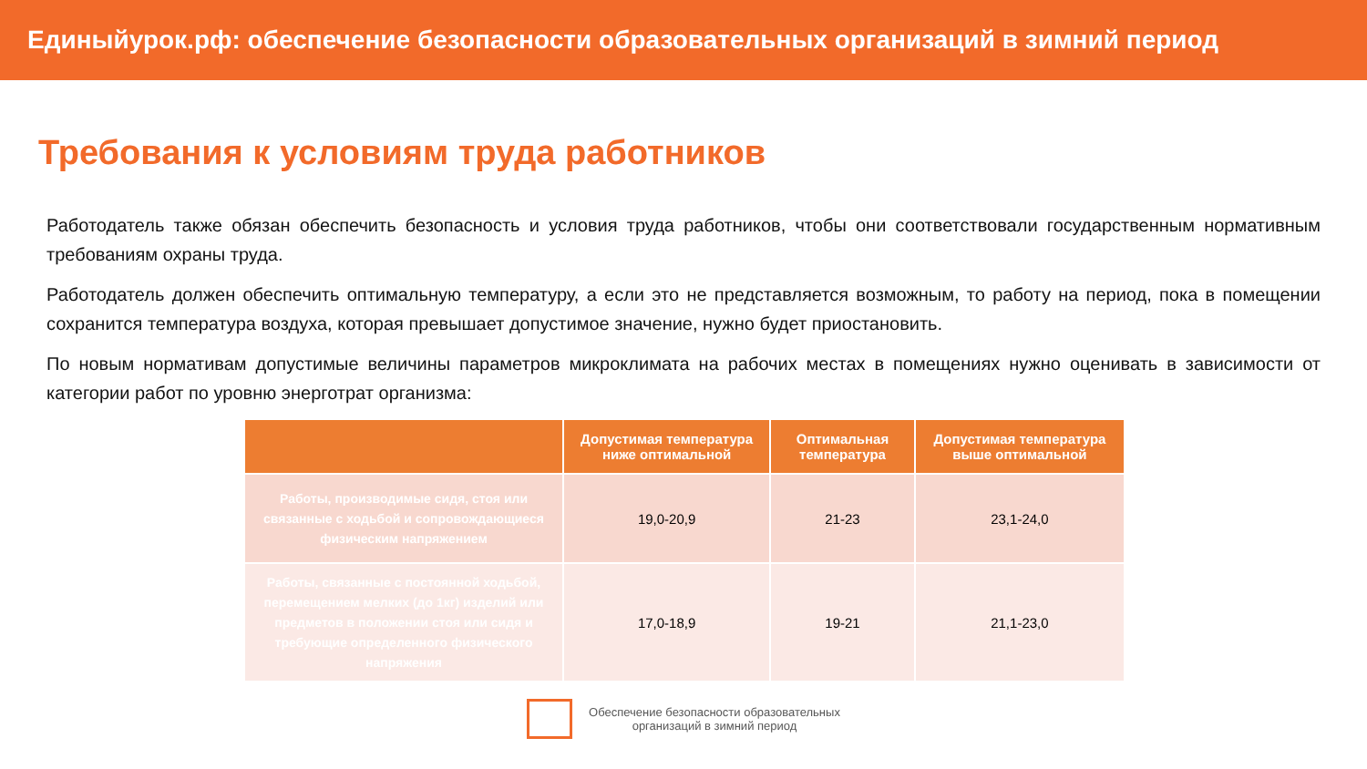Единыйурок.рф: обеспечение безопасности образовательных организаций в зимний период
Требования к условиям труда работников
Работодатель также обязан обеспечить безопасность и условия труда работников, чтобы они соответствовали государственным нормативным требованиям охраны труда.
Работодатель должен обеспечить оптимальную температуру, а если это не представляется возможным, то работу на период, пока в помещении сохранится температура воздуха, которая превышает допустимое значение, нужно будет приостановить.
По новым нормативам допустимые величины параметров микроклимата на рабочих местах в помещениях нужно оценивать в зависимости от категории работ по уровню энерготрат организма:
| | Допустимая температура ниже оптимальной | Оптимальная температура | Допустимая температура выше оптимальной |
| --- | --- | --- | --- |
| Работы, производимые сидя, стоя или связанные с ходьбой и сопровождающиеся физическим напряжением | 19,0-20,9 | 21-23 | 23,1-24,0 |
| Работы, связанные с постоянной ходьбой, перемещением мелких (до 1кг) изделий или предметов в положении стоя или сидя и требующие определенного физического напряжения | 17,0-18,9 | 19-21 | 21,1-23,0 |
Обеспечение безопасности образовательных
организаций в зимний период